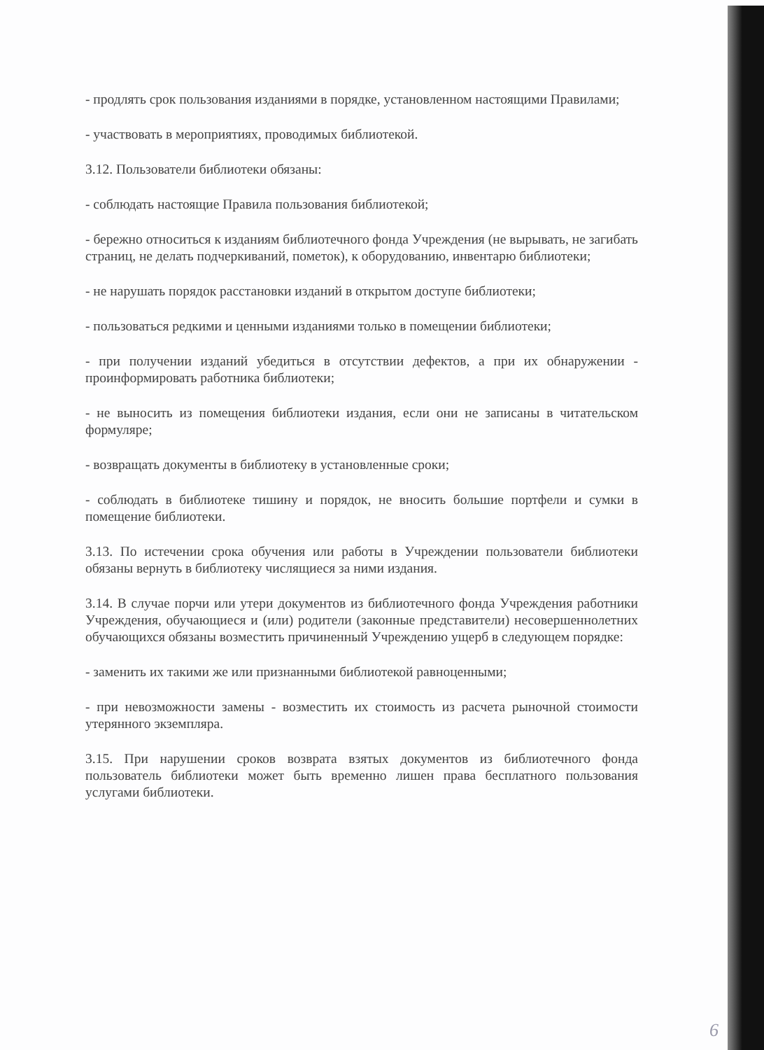- продлять срок пользования изданиями в порядке, установленном настоящими Правилами;
- участвовать в мероприятиях, проводимых библиотекой.
3.12. Пользователи библиотеки обязаны:
- соблюдать настоящие Правила пользования библиотекой;
- бережно относиться к изданиям библиотечного фонда Учреждения (не вырывать, не загибать страниц, не делать подчеркиваний, пометок), к оборудованию, инвентарю библиотеки;
- не нарушать порядок расстановки изданий в открытом доступе библиотеки;
- пользоваться редкими и ценными изданиями только в помещении библиотеки;
- при получении изданий убедиться в отсутствии дефектов, а при их обнаружении - проинформировать работника библиотеки;
- не выносить из помещения библиотеки издания, если они не записаны в читательском формуляре;
- возвращать документы в библиотеку в установленные сроки;
- соблюдать в библиотеке тишину и порядок, не вносить большие портфели и сумки в помещение библиотеки.
3.13. По истечении срока обучения или работы в Учреждении пользователи библиотеки обязаны вернуть в библиотеку числящиеся за ними издания.
3.14. В случае порчи или утери документов из библиотечного фонда Учреждения работники Учреждения, обучающиеся и (или) родители (законные представители) несовершеннолетних обучающихся обязаны возместить причиненный Учреждению ущерб в следующем порядке:
- заменить их такими же или признанными библиотекой равноценными;
- при невозможности замены - возместить их стоимость из расчета рыночной стоимости утерянного экземпляра.
3.15. При нарушении сроков возврата взятых документов из библиотечного фонда пользователь библиотеки может быть временно лишен права бесплатного пользования услугами библиотеки.
6